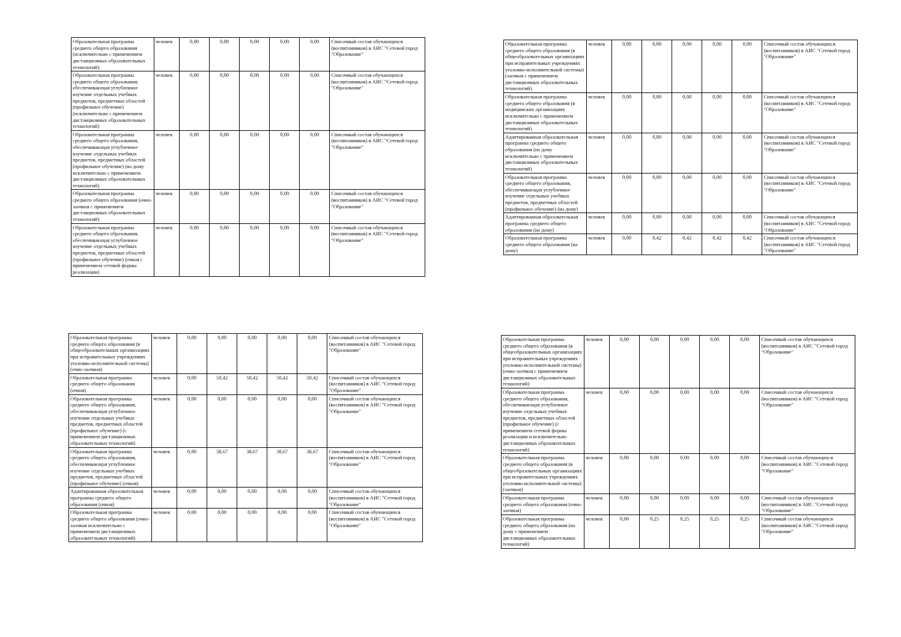| Образовательная программа среднего общего образования (исключительно с применением дистанционных образовательных технологий) | человек | 0,00 | 0,00 | 0,00 | 0,00 | 0,00 | Списочный состав обучающихся (воспитанников) в АИС "Сетевой город "Образование" |
| Образовательная программа среднего общего образования, обеспечивающая углубленное изучение отдельных учебных предметов, предметных областей (профильное обучение) (исключительно с применением дистанционных образовательных технологий) | человек | 0,00 | 0,00 | 0,00 | 0,00 | 0,00 | Списочный состав обучающихся (воспитанников) в АИС "Сетевой город "Образование" |
| Образовательная программа среднего общего образования, обеспечивающая углубленное изучение отдельных учебных предметов, предметных областей (профильное обучение) (на дому исключительно с применением дистанционных образовательных технологий) | человек | 0,00 | 0,00 | 0,00 | 0,00 | 0,00 | Списочный состав обучающихся (воспитанников) в АИС "Сетевой город "Образование" |
| Образовательная программа среднего общего образования (очно-заочная с применением дистанционных образовательных технологий) | человек | 0,00 | 0,00 | 0,00 | 0,00 | 0,00 | Списочный состав обучающихся (воспитанников) в АИС "Сетевой город "Образование" |
| Образовательная программа среднего общего образования, обеспечивающая углубленное изучение отдельных учебных предметов, предметных областей (профильное обучение) (очная с применением сетевой формы реализации) | человек | 0,00 | 0,00 | 0,00 | 0,00 | 0,00 | Списочный состав обучающихся (воспитанников) в АИС "Сетевой город "Образование" |
| Образовательная программа среднего общего образования (в общеобразовательных организациях при исправительных учреждениях уголовно-исполнительной системы) (заочная с применением дистанционных образовательных технологий) | человек | 0,00 | 0,00 | 0,00 | 0,00 | 0,00 | Списочный состав обучающихся (воспитанников) в АИС "Сетевой город "Образование" |
| Образовательная программа среднего общего образования (в медицинских организациях исключительно с применением дистанционных образовательных технологий) | человек | 0,00 | 0,00 | 0,00 | 0,00 | 0,00 | Списочный состав обучающихся (воспитанников) в АИС "Сетевой город "Образование" |
| Адаптированная образовательная программа среднего общего образования (на дому исключительно с применением дистанционных образовательных технологий) | человек | 0,00 | 0,00 | 0,00 | 0,00 | 0,00 | Списочный состав обучающихся (воспитанников) в АИС "Сетевой город "Образование" |
| Образовательная программа среднего общего образования, обеспечивающая углубленное изучение отдельных учебных предметов, предметных областей (профильное обучение) (на дому) | человек | 0,00 | 0,00 | 0,00 | 0,00 | 0,00 | Списочный состав обучающихся (воспитанников) в АИС "Сетевой город "Образование" |
| Адаптированная образовательная программа среднего общего образования (на дому) | человек | 0,00 | 0,00 | 0,00 | 0,00 | 0,00 | Списочный состав обучающихся (воспитанников) в АИС "Сетевой город "Образование" |
| Образовательная программа среднего общего образования (на дому) | человек | 0,00 | 0,42 | 0,42 | 0,42 | 0,42 | Списочный состав обучающихся (воспитанников) в АИС "Сетевой город "Образование" |
| Образовательная программа среднего общего образования (в общеобразовательных организациях при исправительных учреждениях уголовно-исполнительной системы) (очно-заочная) | человек | 0,00 | 0,00 | 0,00 | 0,00 | 0,00 | Списочный состав обучающихся (воспитанников) в АИС "Сетевой город "Образование" |
| Образовательная программа среднего общего образования (очная) | человек | 0,00 | 50,42 | 50,42 | 50,42 | 50,42 | Списочный состав обучающихся (воспитанников) в АИС "Сетевой город "Образование" |
| Образовательная программа среднего общего образования, обеспечивающая углубленное изучение отдельных учебных предметов, предметных областей (профильное обучение) (с применением дистанционных образовательных технологий) | человек | 0,00 | 0,00 | 0,00 | 0,00 | 0,00 | Списочный состав обучающихся (воспитанников) в АИС "Сетевой город "Образование" |
| Образовательная программа среднего общего образования, обеспечивающая углубленное изучение отдельных учебных предметов, предметных областей (профильное обучение) (очная) | человек | 0,00 | 38,67 | 38,67 | 38,67 | 38,67 | Списочный состав обучающихся (воспитанников) в АИС "Сетевой город "Образование" |
| Адаптированная образовательная программа среднего общего образования (очная) | человек | 0,00 | 0,00 | 0,00 | 0,00 | 0,00 | Списочный состав обучающихся (воспитанников) в АИС "Сетевой город "Образование" |
| Образовательная программа среднего общего образования (очно-заочная исключительно с применением дистанционных образовательных технологий) | человек | 0,00 | 0,00 | 0,00 | 0,00 | 0,00 | Списочный состав обучающихся (воспитанников) в АИС "Сетевой город "Образование" |
| Образовательная программа среднего общего образования (в общеобразовательных организациях при исправительных учреждениях уголовно-исполнительной системы) (очно-заочная с применением дистанционных образовательных технологий) | человек | 0,00 | 0,00 | 0,00 | 0,00 | 0,00 | Списочный состав обучающихся (воспитанников) в АИС "Сетевой город "Образование" |
| Образовательная программа среднего общего образования, обеспечивающая углубленное изучение отдельных учебных предметов, предметных областей (профильное обучение) (с применением сетевой формы реализации и исключительно дистанционных образовательных технологий) | человек | 0,00 | 0,00 | 0,00 | 0,00 | 0,00 | Списочный состав обучающихся (воспитанников) в АИС "Сетевой город "Образование" |
| Образовательная программа среднего общего образования (в общеобразовательных организациях при исправительных учреждениях уголовно-исполнительной системы) (заочная) | человек | 0,00 | 0,00 | 0,00 | 0,00 | 0,00 | Списочный состав обучающихся (воспитанников) в АИС "Сетевой город "Образование" |
| Образовательная программа среднего общего образования (очно-заочная) | человек | 0,00 | 0,00 | 0,00 | 0,00 | 0,00 | Списочный состав обучающихся (воспитанников) в АИС "Сетевой город "Образование" |
| Образовательная программа среднего общего образования (на дому с применением дистанционных образовательных технологий) | человек | 0,00 | 0,25 | 0,25 | 0,25 | 0,25 | Списочный состав обучающихся (воспитанников) в АИС "Сетевой город "Образование" |